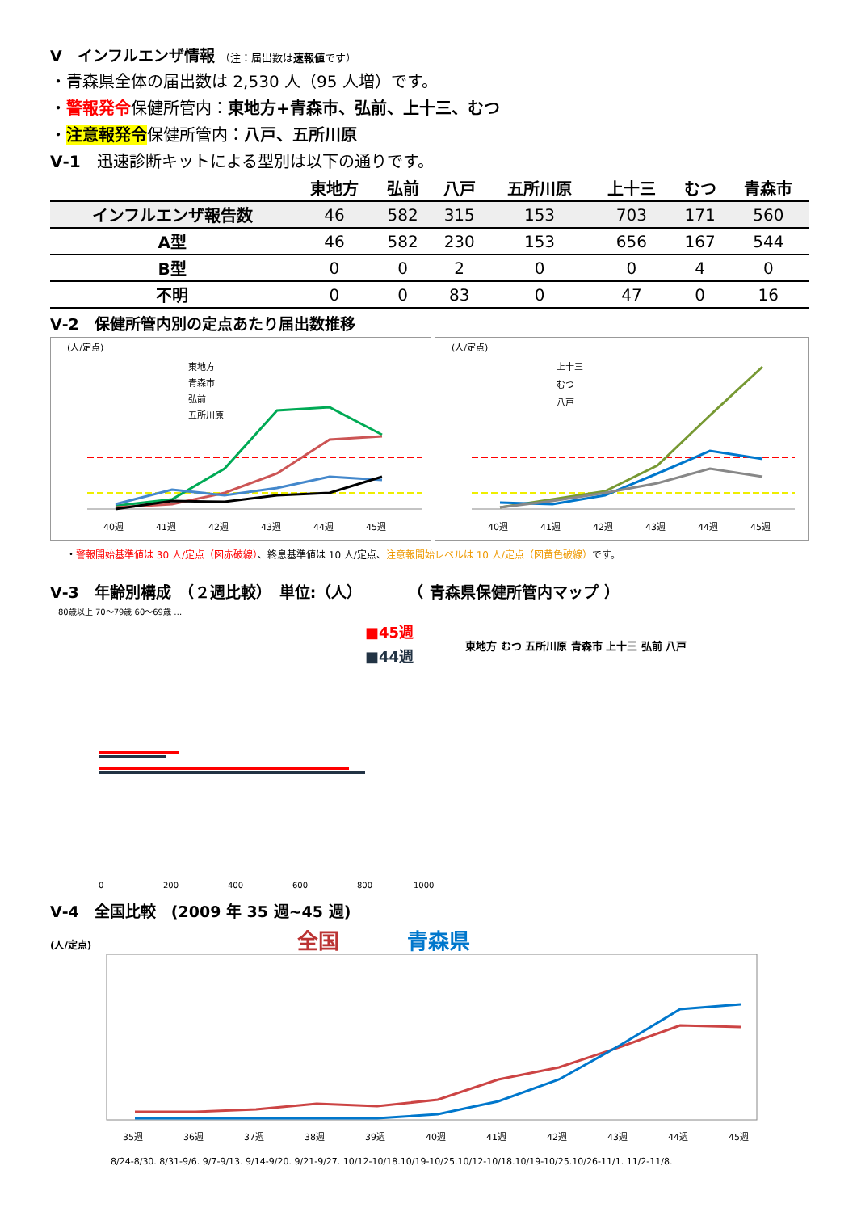Ⅴ　インフルエンザ情報 （注：届出数は速報値です）
・青森県全体の届出数は 2,530 人（95 人増）です。
・警報発令保健所管内：東地方+青森市、弘前、上十三、むつ
・注意報発令保健所管内：八戸、五所川原
Ⅴ-1　迅速診断キットによる型別は以下の通りです。
| | 東地方 | 弘前 | 八戸 | 五所川原 | 上十三 | むつ | 青森市 |
| --- | --- | --- | --- | --- | --- | --- | --- |
| インフルエンザ報告数 | 46 | 582 | 315 | 153 | 703 | 171 | 560 |
| A型 | 46 | 582 | 230 | 153 | 656 | 167 | 544 |
| B型 | 0 | 0 | 2 | 0 | 0 | 4 | 0 |
| 不明 | 0 | 0 | 83 | 0 | 47 | 0 | 16 |
Ⅴ-2　保健所管内別の定点あたり届出数推移
(人/定点)
東地方
青森市
弘前
五所川原
40週
41週
42週
43週
44週
45週
(人/定点)
上十三
むつ
八戸
40週
41週
42週
43週
44週
45週
・警報開始基準値は 30 人/定点（図赤破線）、終息基準値は 10 人/定点、注意報開始レベルは 10 人/定点（図黄色破線）です。
Ⅴ-3　年齢別構成　（２週比較）　単位:（人）　　　　（ 青森県保健所管内マップ ）
80歳以上 70～79歳 60～69歳 …
■45週
■44週
0
200
400
600
800
1000
東地方 むつ 五所川原 青森市 上十三 弘前 八戸
Ⅴ-4　全国比較　(2009 年 35 週~45 週)
(人/定点) 全国 青森県
35週
36週
37週
38週
39週
40週
41週
42週
43週
44週
45週
8/24-8/30. 8/31-9/6. 9/7-9/13. 9/14-9/20. 9/21-9/27. 10/12-10/18.10/19-10/25.10/12-10/18.10/19-10/25.10/26-11/1. 11/2-11/8.